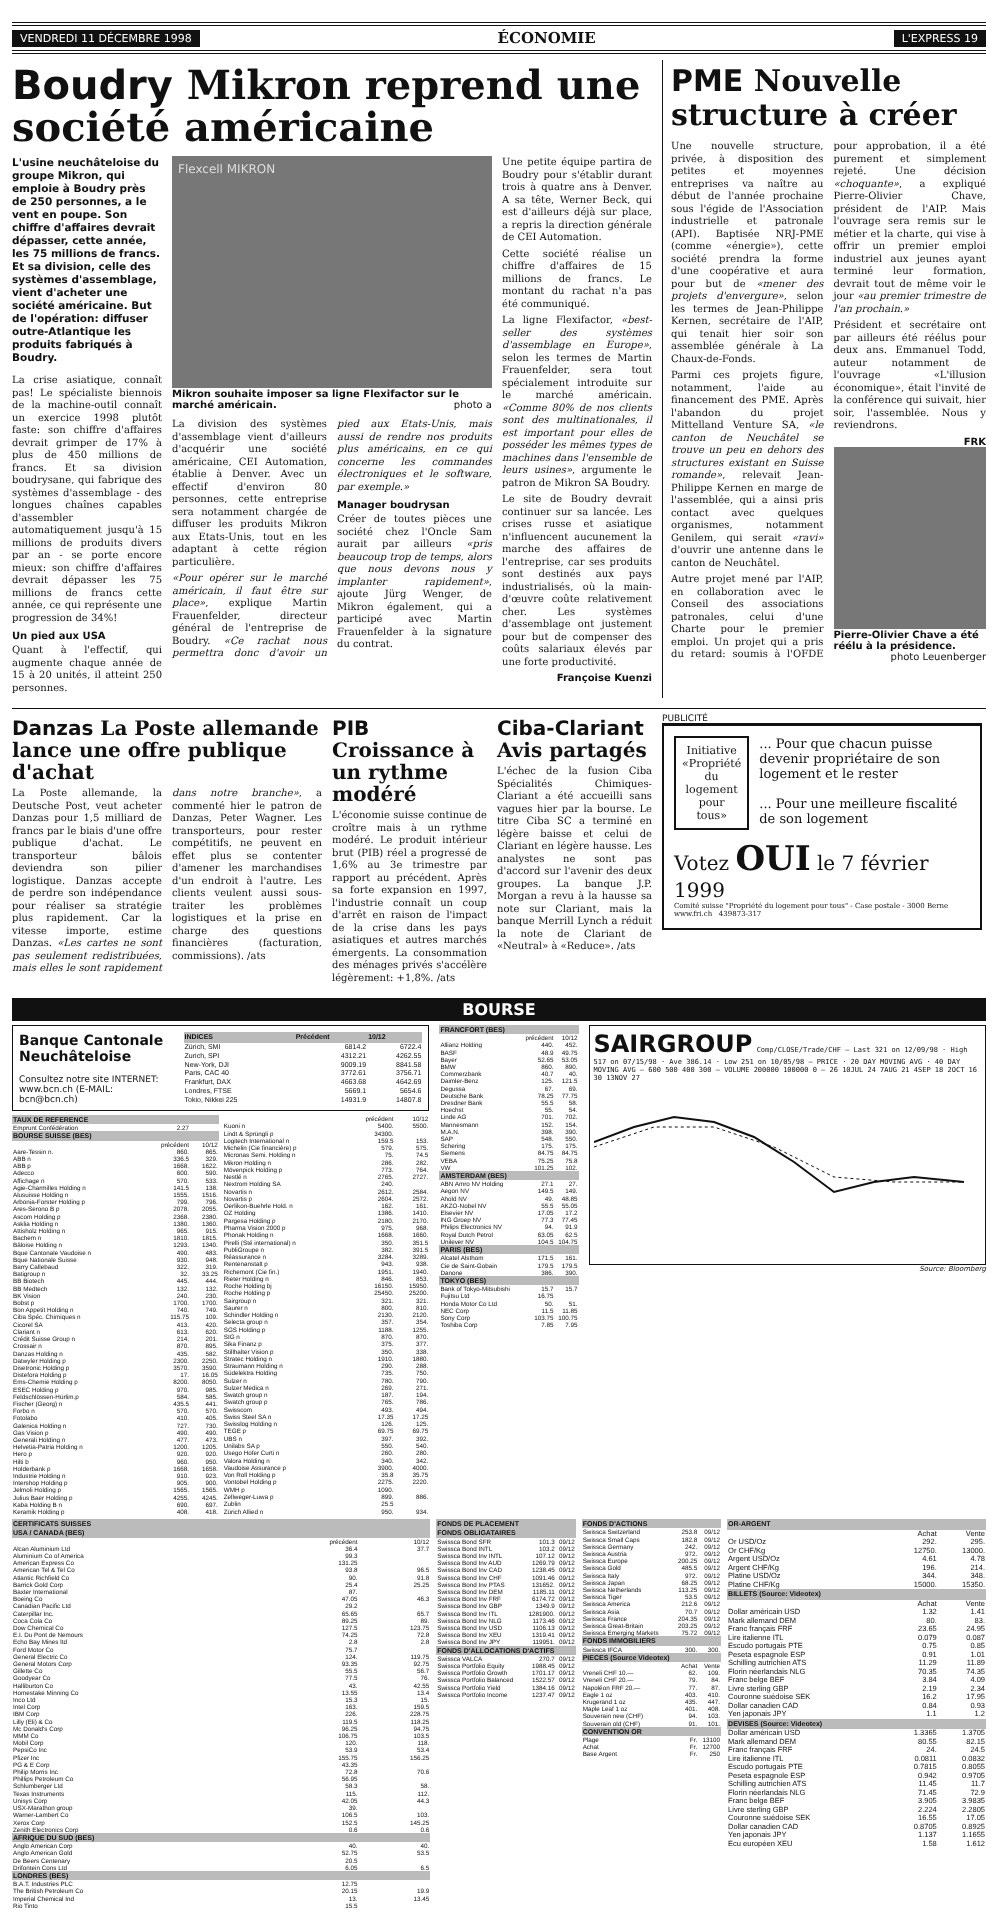VENDREDI 11 DÉCEMBRE 1998
ÉCONOMIE
L'EXPRESS 19
Boudry Mikron reprend une société américaine
L'usine neuchâteloise du groupe Mikron, qui emploie à Boudry près de 250 personnes, a le vent en poupe. Son chiffre d'affaires devrait dépasser, cette année, les 75 millions de francs. Et sa division, celle des systèmes d'assemblage, vient d'acheter une société américaine. But de l'opération: diffuser outre-Atlantique les produits fabriqués à Boudry.
La crise asiatique, connaît pas! Le spécialiste biennois de la machine-outil connaît un exercice 1998 plutôt faste: son chiffre d'affaires devrait grimper de 17% à plus de 450 millions de francs. Et sa division boudrysane, qui fabrique des systèmes d'assemblage - des longues chaînes capables d'assembler automatiquement jusqu'à 15 millions de produits divers par an - se porte encore mieux: son chiffre d'affaires devrait dépasser les 75 millions de francs cette année, ce qui représente une progression de 34%!
Un pied aux USA
Quant à l'effectif, qui augmente chaque année de 15 à 20 unités, il atteint 250 personnes.
Flexcell MIKRON
Mikron souhaite imposer sa ligne Flexifactor sur le marché américain. photo a
La division des systèmes d'assemblage vient d'ailleurs d'acquérir une société américaine, CEI Automation, établie à Denver. Avec un effectif d'environ 80 personnes, cette entreprise sera notamment chargée de diffuser les produits Mikron aux Etats-Unis, tout en les adaptant à cette région particulière.
«Pour opérer sur le marché américain, il faut être sur place», explique Martin Frauenfelder, directeur général de l'entreprise de Boudry. «Ce rachat nous permettra donc d'avoir un pied aux Etats-Unis, mais aussi de rendre nos produits plus américains, en ce qui concerne les commandes électroniques et le software, par exemple.»
Manager boudrysan
Créer de toutes pièces une société chez l'Oncle Sam aurait par ailleurs «pris beaucoup trop de temps, alors que nous devons nous y implanter rapidement», ajoute Jürg Wenger, de Mikron également, qui a participé avec Martin Frauenfelder à la signature du contrat.
Une petite équipe partira de Boudry pour s'établir durant trois à quatre ans à Denver. A sa tête, Werner Beck, qui est d'ailleurs déjà sur place, a repris la direction générale de CEI Automation.
Cette société réalise un chiffre d'affaires de 15 millions de francs. Le montant du rachat n'a pas été communiqué.
La ligne Flexifactor, «best-seller des systèmes d'assemblage en Europe», selon les termes de Martin Frauenfelder, sera tout spécialement introduite sur le marché américain. «Comme 80% de nos clients sont des multinationales, il est important pour elles de posséder les mêmes types de machines dans l'ensemble de leurs usines», argumente le patron de Mikron SA Boudry.
Le site de Boudry devrait continuer sur sa lancée. Les crises russe et asiatique n'influencent aucunement la marche des affaires de l'entreprise, car ses produits sont destinés aux pays industrialisés, où la main-d'œuvre coûte relativement cher. Les systèmes d'assemblage ont justement pour but de compenser des coûts salariaux élevés par une forte productivité.
Françoise Kuenzi
PME Nouvelle structure à créer
Une nouvelle structure, privée, à disposition des petites et moyennes entreprises va naître au début de l'année prochaine sous l'égide de l'Association industrielle et patronale (API). Baptisée NRJ-PME (comme «énergie»), cette société prendra la forme d'une coopérative et aura pour but de «mener des projets d'envergure», selon les termes de Jean-Philippe Kernen, secrétaire de l'AIP, qui tenait hier soir son assemblée générale à La Chaux-de-Fonds.
Parmi ces projets figure, notamment, l'aide au financement des PME. Après l'abandon du projet Mittelland Venture SA, «le canton de Neuchâtel se trouve un peu en dehors des structures existant en Suisse romande», relevait Jean-Philippe Kernen en marge de l'assemblée, qui a ainsi pris contact avec quelques organismes, notamment Genilem, qui serait «ravi» d'ouvrir une antenne dans le canton de Neuchâtel.
Autre projet mené par l'AIP, en collaboration avec le Conseil des associations patronales, celui d'une Charte pour le premier emploi. Un projet qui a pris du retard: soumis à l'OFDE pour approbation, il a été purement et simplement rejeté. Une décision «choquante», a expliqué Pierre-Olivier Chave, président de l'AIP. Mais l'ouvrage sera remis sur le métier et la charte, qui vise à offrir un premier emploi industriel aux jeunes ayant terminé leur formation, devrait tout de même voir le jour «au premier trimestre de l'an prochain.»
Président et secrétaire ont par ailleurs été réélus pour deux ans. Emmanuel Todd, auteur notamment de l'ouvrage «L'illusion économique», était l'invité de la conférence qui suivait, hier soir, l'assemblée. Nous y reviendrons.
FRK
Pierre-Olivier Chave a été réélu à la présidence.
photo Leuenberger
Danzas La Poste allemande lance une offre publique d'achat
La Poste allemande, la Deutsche Post, veut acheter Danzas pour 1,5 milliard de francs par le biais d'une offre publique d'achat. Le transporteur bâlois deviendra son pilier logistique. Danzas accepte de perdre son indépendance pour réaliser sa stratégie plus rapidement. Car la vitesse importe, estime Danzas. «Les cartes ne sont pas seulement redistribuées, mais elles le sont rapidement dans notre branche», a commenté hier le patron de Danzas, Peter Wagner. Les transporteurs, pour rester compétitifs, ne peuvent en effet plus se contenter d'amener les marchandises d'un endroit à l'autre. Les clients veulent aussi sous-traiter les problèmes logistiques et la prise en charge des questions financières (facturation, commissions). /ats
PIB Croissance à un rythme modéré
L'économie suisse continue de croître mais à un rythme modéré. Le produit intérieur brut (PIB) réel a progressé de 1,6% au 3e trimestre par rapport au précédent. Après sa forte expansion en 1997, l'industrie connaît un coup d'arrêt en raison de l'impact de la crise dans les pays asiatiques et autres marchés émergents. La consommation des ménages privés s'accélère légèrement: +1,8%. /ats
Ciba-Clariant Avis partagés
L'échec de la fusion Ciba Spécialités Chimiques-Clariant a été accueilli sans vagues hier par la bourse. Le titre Ciba SC a terminé en légère baisse et celui de Clariant en légère hausse. Les analystes ne sont pas d'accord sur l'avenir des deux groupes. La banque J.P. Morgan a revu à la hausse sa note sur Clariant, mais la banque Merrill Lynch a réduit la note de Clariant de «Neutral» à «Reduce». /ats
PUBLICITÉ
Initiative «Propriété du logement pour tous»
... Pour que chacun puisse devenir propriétaire de son logement et le rester
... Pour une meilleure fiscalité de son logement
Votez OUI le 7 février 1999
Comité suisse "Propriété du logement pour tous" - Case postale - 3000 Berne
www.fri.ch 439873-317
BOURSE
Banque Cantonale Neuchâteloise
Consultez notre site INTERNET:
www.bcn.ch (E-MAIL: bcn@bcn.ch)
| INDICES | Précédent | 10/12 |
| --- | --- | --- |
| Zürich, SMI | 6814.2 | 6722.4 |
| Zurich, SPI | 4312.21 | 4262.55 |
| New-York, DJI | 9009.19 | 8841.58 |
| Paris, CAC 40 | 3772.61 | 3756.71 |
| Frankfurt, DAX | 4663.68 | 4642.69 |
| Londres, FTSE | 5669.1 | 5654.6 |
| Tokio, Nikkei 225 | 14931.9 | 14807.8 |
| TAUX DE REFERENCE | | |
| --- | --- | --- |
| Emprunt Confédération | 2.27 | |
| BOURSE SUISSE (BES) | | |
| | précédent | 10/12 |
| Aare-Tessin n. | 860. | 865. |
| ABB n | 336.5 | 329. |
| ABB p | 1668. | 1622. |
| Adecco | 600. | 590. |
| Affichage n | 570. | 533. |
| Agie-Charmilles Holding n | 141.5 | 138. |
| Alusuisse Holding n | 1555. | 1516. |
| Arbonia-Forster Holding p | 799. | 796. |
| Ares-Serono B p | 2078. | 2055. |
| Ascom Holding p | 2368. | 2380. |
| Asklia Holding n | 1380. | 1360. |
| Attisholz Holding n | 965. | 915. |
| Bachem n | 1810. | 1815. |
| Bâloise Holding n | 1293. | 1340. |
| Bque Cantonale Vaudoise n | 490. | 483. |
| Bque Nationale Suisse | 930. | 948. |
| Barry Callebaud | 322. | 319. |
| Batigroup n | 32. | 33.25 |
| BB Biotech | 445. | 444. |
| BB Medtech | 132. | 132. |
| BK Vision | 240. | 230. |
| Bobst p | 1700. | 1700. |
| Bon Appetit Holding n | 740. | 749. |
| Ciba Spéc. Chimiques n | 115.75 | 109. |
| Cicorel SA | 413. | 420. |
| Clariant n | 613. | 620. |
| Crédit Suisse Group n | 214. | 201. |
| Crossair n | 870. | 895. |
| Danzas Holding n | 435. | 582. |
| Datwyler Holding p | 2300. | 2250. |
| Disetronic Holding p | 3570. | 3590. |
| Distefora Holding p | 17. | 16.05 |
| Ems-Chemie Holding p | 8200. | 8050. |
| ESEC Holding p | 970. | 985. |
| Feldschlössen-Hürlim.p | 584. | 585. |
| Fischer (Georg) n | 435.5 | 441. |
| Forbo n | 570. | 570. |
| Fotolabo | 410. | 405. |
| Galenica Holding n | 727. | 730. |
| Gas Vision p | 490. | 490. |
| Generali Holding n | 477. | 473. |
| Helvetia-Patria Holding n | 1200. | 1205. |
| Hero p | 920. | 920. |
| Hilti b | 960. | 950. |
| Holderbank p | 1668. | 1658. |
| Industrie Holding n | 910. | 923. |
| Intershop Holding p | 905. | 900. |
| Jelmoli Holding p | 1565. | 1565. |
| Julius Baer Holding p | 4255. | 4245. |
| Kaba Holding B n | 690. | 697. |
| Keramik Holding p | 408. | 418. |
| | précédent | 10/12 |
| Kuoni n | 5400. | 5500. |
| Lindt & Sprüngli p | 34300. | |
| Logitech International n | 159.5 | 153. |
| Michelin (Cie financière) p | 579. | 575. |
| Micronas Semi. Holding n | 75. | 74.5 |
| Mikron Holding n | 286. | 282. |
| Mövenpick Holding p | 773. | 764. |
| Nestlé n | 2765. | 2727. |
| Nextrom Holding SA | 240. | |
| Novartis n | 2612. | 2584. |
| Novartis p | 2604. | 2572. |
| Oerlikon-Buehrle Hold. n | 162. | 161. |
| OZ Holding | 1386. | 1410. |
| Pargesa Holding p | 2180. | 2170. |
| Pharma Vision 2000 p | 975. | 968. |
| Phonak Holding n | 1668. | 1660. |
| Pirelli (Sté international) n | 350. | 351.5 |
| PubliGroupe n | 382. | 391.5 |
| Réassurance n | 3284. | 3289. |
| Rentenanstalt p | 943. | 938. |
| Richemont (Cie fin.) | 1951. | 1940. |
| Rieter Holding n | 846. | 853. |
| Roche Holding bj | 16150. | 15950. |
| Roche Holding p | 25450. | 25200. |
| Sairgroup n | 321. | 321. |
| Saurer n | 800. | 810. |
| Schindler Holding n | 2130. | 2120. |
| Selecta group n | 357. | 354. |
| SGS Holding p | 1188. | 1255. |
| SIG n | 870. | 870. |
| Sika Finanz p | 375. | 377. |
| Stillhalter Vision p | 350. | 338. |
| Stratec Holding n | 1910. | 1880. |
| Straumann Holding n | 290. | 288. |
| Südelektra Holding | 735. | 750. |
| Sulzer n | 780. | 790. |
| Sulzer Medica n | 269. | 271. |
| Swatch group n | 187. | 194. |
| Swatch group p | 765. | 786. |
| Swisscom | 493. | 494. |
| Swiss Steel SA n | 17.35 | 17.25 |
| Swisslog Holding n | 126. | 125. |
| TEGE p | 69.75 | 69.75 |
| UBS n | 397. | 392. |
| Unilabs SA p | 550. | 540. |
| Usego Hofer Curti n | 260. | 280. |
| Valora Holding n | 340. | 342. |
| Vaudoise Assurance p | 3900. | 4000. |
| Von Roll Holding p | 35.8 | 35.75 |
| Vontobel Holding p | 2275. | 2220. |
| WMH p | 1090. | |
| Zellweger-Luwa p | 899. | 886. |
| Zublin | 25.5 | |
| Zürich Allied n | 950. | 934. |
| FRANCFORT (BES) | | |
| --- | --- | --- |
| | précédent | 10/12 |
| Allianz Holding | 440. | 452. |
| BASF | 48.9 | 49.75 |
| Bayer | 52.65 | 53.05 |
| BMW | 860. | 890. |
| Commerzbank | 40.7 | 40. |
| Daimler-Benz | 125. | 121.5 |
| Degussa | 67. | 69. |
| Deutsche Bank | 78.25 | 77.75 |
| Dresdner Bank | 55.5 | 58. |
| Hoechst | 55. | 54. |
| Linde AG | 701. | 702. |
| Mannesmann | 152. | 154. |
| M.A.N. | 398. | 390. |
| SAP | 548. | 550. |
| Schering | 175. | 175. |
| Siemens | 84.75 | 84.75 |
| VEBA | 75.25 | 75.8 |
| VW | 101.25 | 102. |
| AMSTERDAM (BES) | | |
| ABN Amro NV Holding | 27.1 | 27. |
| Aegon NV | 149.5 | 149. |
| Ahold NV | 49. | 48.85 |
| AKZO-Nobel NV | 55.5 | 55.05 |
| Elsevier NV | 17.05 | 17.2 |
| ING Groep NV | 77.3 | 77.45 |
| Philips Electronics NV | 94. | 91.9 |
| Royal Dutch Petrol | 63.05 | 62.5 |
| Unilever NV | 104.5 | 104.75 |
| PARIS (BES) | | |
| Alcatel Alsthom | 171.5 | 161. |
| Cie de Saint-Gobain | 179.5 | 179.5 |
| Danone | 386. | 390. |
| TOKYO (BES) | | |
| Bank of Tokyo-Mitsubishi | 15.7 | 15.7 |
| Fujitsu Ltd | 16.75 | |
| Honda Motor Co Ltd | 50. | 51. |
| NEC Corp | 11.5 | 11.85 |
| Sony Corp | 103.75 | 100.75 |
| Toshiba Corp | 7.85 | 7.95 |
SAIRGROUP Comp/CLOSE/Trade/CHF — Last 321 on 12/09/98 · High 517 on 07/15/98 · Ave 386.14 · Low 251 on 10/05/98 — PRICE · 20 DAY MOVING AVG · 40 DAY MOVING AVG — 600 500 400 300 — VOLUME 200000 100000 0 — 26 10JUL 24 7AUG 21 4SEP 18 2OCT 16 30 13NOV 27
Source: Bloomberg
| CERTIFICATS SUISSES | | |
| --- | --- | --- |
| USA / CANADA (BES) | | |
| | précédent | 10/12 |
| Alcan Aluminium Ltd | 36.4 | 37.7 |
| Aluminium Co of America | 99.3 | |
| American Express Co | 131.25 | |
| American Tel & Tel Co | 93.8 | 96.5 |
| Atlantic Richfield Co | 90. | 91.8 |
| Barrick Gold Corp | 25.4 | 25.25 |
| Baxter International | 87. | |
| Boeing Co | 47.05 | 46.3 |
| Canadian Pacific Ltd | 29.2 | |
| Caterpillar Inc. | 65.65 | 65.7 |
| Coca Cola Co | 89.25 | 89. |
| Dow Chemical Co | 127.5 | 123.75 |
| E.I. Du Pont de Nemours | 74.25 | 72.8 |
| Echo Bay Mines ltd | 2.8 | 2.8 |
| Ford Motor Co | 75.7 | |
| General Electric Co | 124. | 119.75 |
| General Motors Corp | 93.35 | 92.75 |
| Gillette Co | 55.5 | 56.7 |
| Goodyear Co | 77.5 | 76. |
| Halliburton Co | 43. | 42.55 |
| Homestake Minning Co | 13.55 | 13.4 |
| Inco Ltd | 15.3 | 15. |
| Intel Corp | 163. | 159.5 |
| IBM Corp | 226. | 228.75 |
| Lilly (Eli) & Co | 119.5 | 118.25 |
| Mc Donald's Corp | 96.25 | 94.75 |
| MMM Co | 106.75 | 103.5 |
| Mobil Corp | 120. | 118. |
| PepsiCo Inc | 53.9 | 53.4 |
| Pfizer Inc | 155.75 | 156.25 |
| PG & E Corp | 43.35 | |
| Philip Morris Inc | 72.8 | 70.6 |
| Phillips Petroleum Co | 56.95 | |
| Schlumberger Ltd | 58.3 | 58. |
| Texas Instruments | 115. | 112. |
| Unisys Corp | 42.05 | 44.3 |
| USX-Marathon group | 39. | |
| Warner-Lambert Co | 106.5 | 103. |
| Xerox Corp | 152.5 | 145.25 |
| Zenith Electronics Corp | 0.6 | 0.6 |
| AFRIQUE DU SUD (BES) | | |
| Anglo American Corp | 40. | 40. |
| Anglo American Gold | 52.75 | 53.5 |
| De Beers Centenary | 20.5 | |
| Drifontein Cons Ltd | 6.05 | 6.5 |
| LONDRES (BES) | | |
| B.A.T. Industries PLC | 12.75 | |
| The British Petroleum Co | 20.15 | 19.9 |
| Imperial Chemical Ind | 13. | 13.45 |
| Rio Tinto | 15.5 | |
| FONDS DE PLACEMENT | | |
| --- | --- | --- |
| FONDS OBLIGATAIRES | | |
| Swissca Bond SFR | 101.3 | 09/12 |
| Swissca Bond INTL | 103.2 | 09/12 |
| Swissca Bond Inv INTL | 107.12 | 09/12 |
| Swissca Bond Inv AUD | 1269.79 | 09/12 |
| Swissca Bond Inv CAD | 1238.45 | 09/12 |
| Swissca Bond Inv CHF | 1091.46 | 09/12 |
| Swissca Bond Inv PTAS | 131652. | 09/12 |
| Swissca Bond Inv DEM | 1185.11 | 09/12 |
| Swissca Bond Inv FRF | 6174.72 | 09/12 |
| Swissca Bond Inv GBP | 1349.9 | 09/12 |
| Swissca Bond Inv ITL | 1281900. | 09/12 |
| Swissca Bond Inv NLG | 1173.46 | 09/12 |
| Swissca Bond Inv USD | 1106.13 | 09/12 |
| Swissca Bond Inv XEU | 1319.41 | 09/12 |
| Swissca Bond Inv JPY | 119951. | 09/12 |
| FONDS D'ALLOCATIONS D'ACTIFS | | |
| Swissca VALCA | 270.7 | 09/12 |
| Swissca Portfolio Equity | 1988.45 | 09/12 |
| Swissca Portfolio Growth | 1701.17 | 09/12 |
| Swissca Portfolio Balanced | 1522.57 | 09/12 |
| Swissca Portfolio Yield | 1384.16 | 09/12 |
| Swissca Portfolio Income | 1237.47 | 09/12 |
| FONDS D'ACTIONS | | |
| --- | --- | --- |
| Swissca Switzerland | 253.8 | 09/12 |
| Swissca Small Caps | 182.8 | 09/12 |
| Swissca Germany | 242. | 09/12 |
| Swissca Austria | 972. | 09/12 |
| Swissca Europe | 200.25 | 09/12 |
| Swissca Gold | 485.5 | 09/12 |
| Swissca Italy | 972. | 09/12 |
| Swissca Japan | 68.25 | 09/12 |
| Swissca Netherlands | 113.25 | 09/12 |
| Swissca Tiger | 53.5 | 09/12 |
| Swissca America | 212.6 | 09/12 |
| Swissca Asia | 70.7 | 09/12 |
| Swissca France | 204.35 | 09/12 |
| Swissca Great-Britain | 203.25 | 09/12 |
| Swissca Emerging Markets | 75.72 | 09/12 |
| FONDS IMMOBILIERS | | |
| Swissca IFCA | 300. | 300. |
| PIECES (Source Videotex) | | |
| | Achat | Vente |
| Vreneli CHF 10.— | 62. | 109. |
| Vreneli CHF 20.— | 79. | 84. |
| Napoléon FRF 20.— | 77. | 87. |
| Eagle 1 oz | 403. | 410. |
| Krugerand 1 oz | 435. | 447. |
| Maple Leaf 1 oz | 401. | 408. |
| Souverain new (CHF) | 94. | 103. |
| Souverain old (CHF) | 91. | 101. |
| CONVENTION OR | | |
| Plage | Fr. | 13100 |
| Achat | Fr. | 12700 |
| Base Argent | Fr. | 250 |
| OR-ARGENT | | |
| --- | --- | --- |
| | Achat | Vente |
| Or USD/Oz | 292. | 295. |
| Or CHF/Kg | 12750. | 13000. |
| Argent USD/Oz | 4.61 | 4.78 |
| Argent CHF/Kg | 196. | 214. |
| Platine USD/Oz | 344. | 348. |
| Platine CHF/Kg | 15000. | 15350. |
| BILLETS (Source: Videotex) | | |
| | Achat | Vente |
| Dollar américain USD | 1.32 | 1.41 |
| Mark allemand DEM | 80. | 83. |
| Franc français FRF | 23.65 | 24.95 |
| Lire italienne ITL | 0.079 | 0.087 |
| Escudo portugais PTE | 0.75 | 0.85 |
| Peseta espagnole ESP | 0.91 | 1.01 |
| Schilling autrichien ATS | 11.29 | 11.89 |
| Florin néerlandais NLG | 70.35 | 74.35 |
| Franc belge BEF | 3.84 | 4.09 |
| Livre sterling GBP | 2.19 | 2.34 |
| Couronne suédoise SEK | 16.2 | 17.95 |
| Dollar canadien CAD | 0.84 | 0.93 |
| Yen japonais JPY | 1.1 | 1.2 |
| DEVISES (Source: Videotex) | | |
| Dollar américain USD | 1.3365 | 1.3705 |
| Mark allemand DEM | 80.55 | 82.15 |
| Franc français FRF | 24. | 24.5 |
| Lire italienne ITL | 0.0811 | 0.0832 |
| Escudo portugais PTE | 0.7815 | 0.8055 |
| Peseta espagnole ESP | 0.942 | 0.9705 |
| Schilling autrichien ATS | 11.45 | 11.7 |
| Florin néerlandais NLG | 71.45 | 72.9 |
| Franc belge BEF | 3.905 | 3.9835 |
| Livre sterling GBP | 2.224 | 2.2805 |
| Couronne suédoise SEK | 16.55 | 17.05 |
| Dollar canadien CAD | 0.8705 | 0.8925 |
| Yen japonais JPY | 1.137 | 1.1655 |
| Ecu européen XEU | 1.58 | 1.612 |